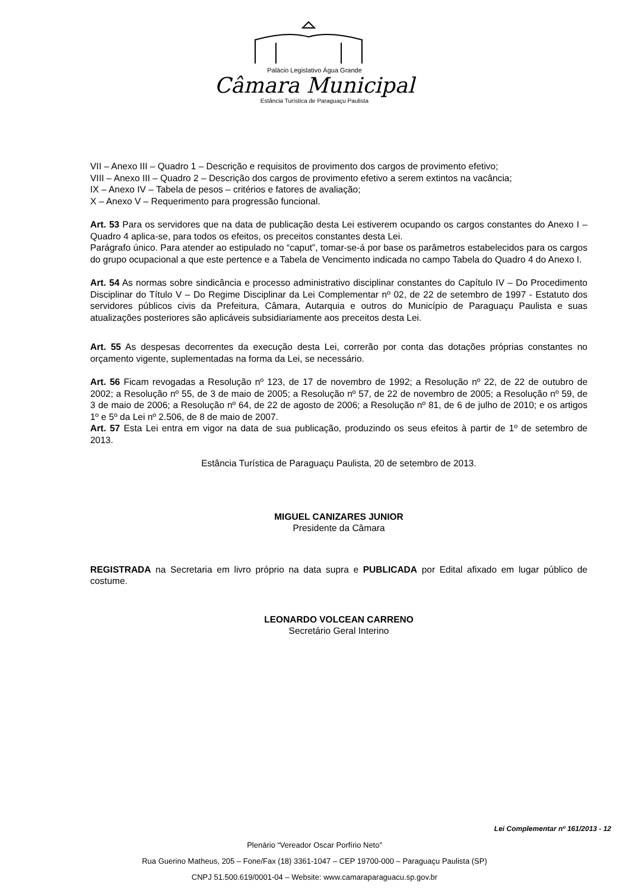Palácio Legislativo Água Grande
Câmara Municipal
Estância Turística de Paraguaçu Paulista
VII – Anexo III – Quadro 1 – Descrição e requisitos de provimento dos cargos de provimento efetivo;
VIII – Anexo III – Quadro 2 – Descrição dos cargos de provimento efetivo a serem extintos na vacância;
IX – Anexo IV – Tabela de pesos – critérios e fatores de avaliação;
X – Anexo V – Requerimento para progressão funcional.
Art. 53 Para os servidores que na data de publicação desta Lei estiverem ocupando os cargos constantes do Anexo I – Quadro 4 aplica-se, para todos os efeitos, os preceitos constantes desta Lei.
Parágrafo único. Para atender ao estipulado no “caput”, tomar-se-á por base os parâmetros estabelecidos para os cargos do grupo ocupacional a que este pertence e a Tabela de Vencimento indicada no campo Tabela do Quadro 4 do Anexo I.
Art. 54 As normas sobre sindicância e processo administrativo disciplinar constantes do Capítulo IV – Do Procedimento Disciplinar do Título V – Do Regime Disciplinar da Lei Complementar nº 02, de 22 de setembro de 1997 - Estatuto dos servidores públicos civis da Prefeitura, Câmara, Autarquia e outros do Município de Paraguaçu Paulista e suas atualizações posteriores são aplicáveis subsidiariamente aos preceitos desta Lei.
Art. 55 As despesas decorrentes da execução desta Lei, correrão por conta das dotações próprias constantes no orçamento vigente, suplementadas na forma da Lei, se necessário.
Art. 56 Ficam revogadas a Resolução nº 123, de 17 de novembro de 1992; a Resolução nº 22, de 22 de outubro de 2002; a Resolução nº 55, de 3 de maio de 2005; a Resolução nº 57, de 22 de novembro de 2005; a Resolução nº 59, de 3 de maio de 2006; a Resolução nº 64, de 22 de agosto de 2006; a Resolução nº 81, de 6 de julho de 2010; e os artigos 1º e 5º da Lei nº 2.506, de 8 de maio de 2007.
Art. 57 Esta Lei entra em vigor na data de sua publicação, produzindo os seus efeitos à partir de 1º de setembro de 2013.
Estância Turística de Paraguaçu Paulista, 20 de setembro de 2013.
MIGUEL CANIZARES JUNIOR
Presidente da Câmara
REGISTRADA na Secretaria em livro próprio na data supra e PUBLICADA por Edital afixado em lugar público de costume.
LEONARDO VOLCEAN CARRENO
Secretário Geral Interino
Lei Complementar nº 161/2013 - 12
Plenário “Vereador Oscar Porfírio Neto”
Rua Guerino Matheus, 205 – Fone/Fax (18) 3361-1047 – CEP 19700-000 – Paraguaçu Paulista (SP)
CNPJ 51.500.619/0001-04 – Website: www.camaraparaguacu.sp.gov.br